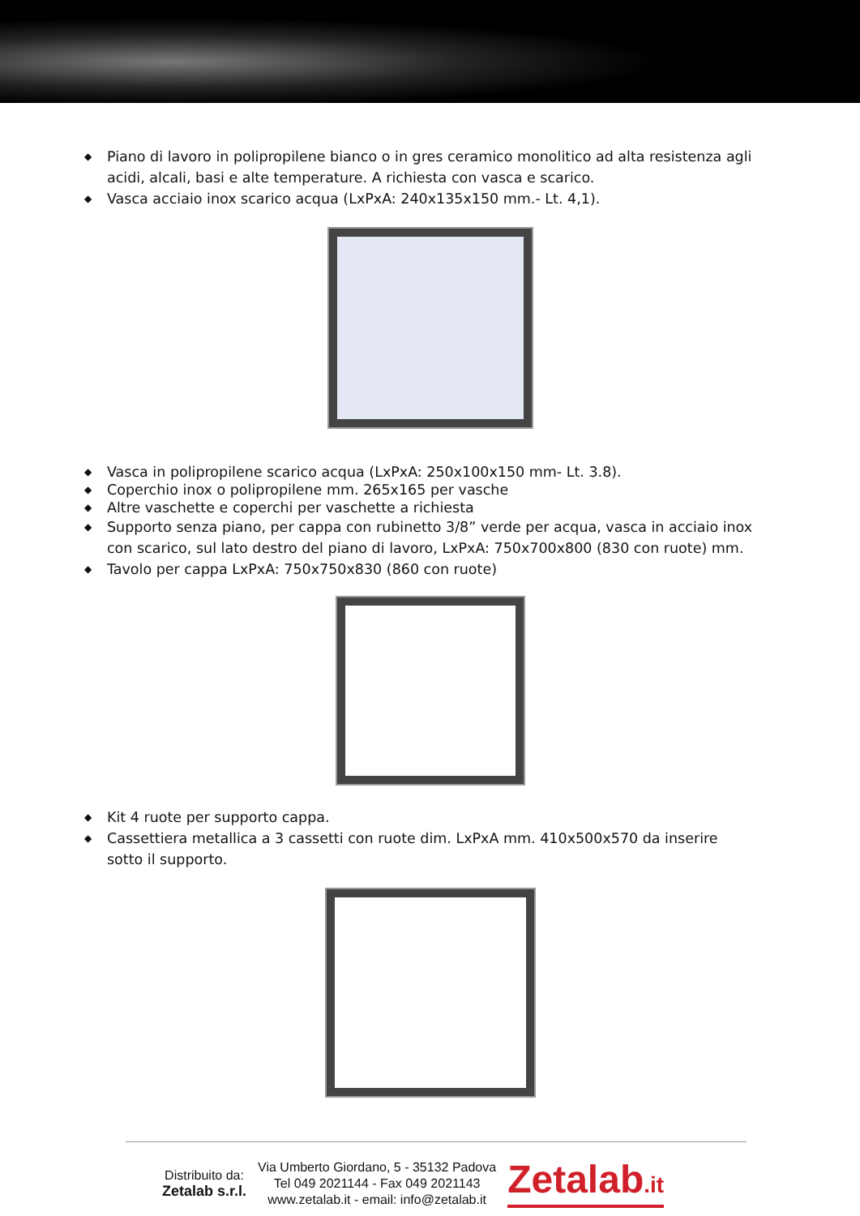◆ Piano di lavoro in polipropilene bianco o in gres ceramico monolitico ad alta resistenza agli acidi, alcali, basi e alte temperature. A richiesta con vasca e scarico.
◆ Vasca acciaio inox scarico acqua (LxPxA: 240x135x150 mm.- Lt. 4,1).
◆ Vasca in polipropilene scarico acqua (LxPxA: 250x100x150 mm- Lt. 3.8).
◆ Coperchio inox o polipropilene mm. 265x165 per vasche
◆ Altre vaschette e coperchi per vaschette a richiesta
◆ Supporto senza piano, per cappa con rubinetto 3/8” verde per acqua, vasca in acciaio inox con scarico, sul lato destro del piano di lavoro, LxPxA: 750x700x800 (830 con ruote) mm.
◆ Tavolo per cappa LxPxA: 750x750x830 (860 con ruote)
◆ Kit 4 ruote per supporto cappa.
◆ Cassettiera metallica a 3 cassetti con ruote dim. LxPxA mm. 410x500x570 da inserire sotto il supporto.
Distribuito da:
Zetalab s.r.l.
Via Umberto Giordano, 5 - 35132 Padova
Tel 049 2021144 - Fax 049 2021143
www.zetalab.it - email: info@zetalab.it
Zetalab.it